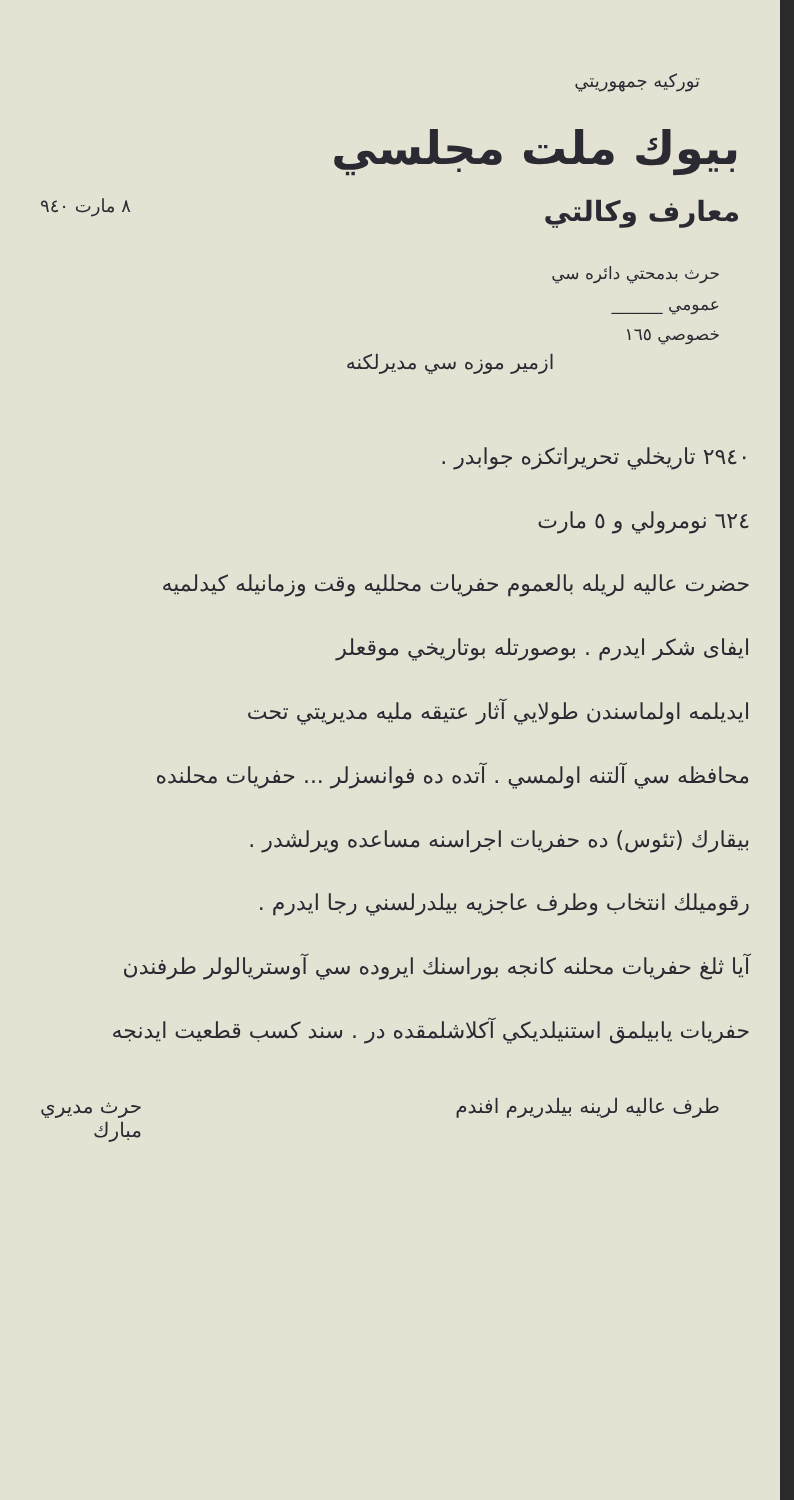توركيه جمهوريتي
بيوك ملت مجلسي
معارف وكالتي
٨ مارت ٩٤٠
حرث بدمحتي دائره سي
عمومي ______
خصوصي ١٦٥
ازمير موزه سي مديرلكنه
٢٩٤٠ تاريخلي تحريراتكزه جوابدر .
٦٢٤ نومرولي و ٥ مارت
حضرت عاليه لريله بالعموم حفريات محلليه وقت وزمانيله كيدلميه
ايفاى شكر ايدرم . بوصورتله بوتاريخي موقعلر
ايديلمه اولماسندن طولايي آثار عتيقه مليه مديريتي تحت
محافظه سي آلتنه اولمسي . آتده ده فوانسزلر ... حفريات محلنده
بيقارك (تئوس) ده حفريات اجراسنه مساعده ويرلشدر .
رقوميلك انتخاب وطرف عاجزيه بيلدرلسني رجا ايدرم .
آيا ثلغ حفريات محلنه كانجه بوراسنك ايروده سي آوستريالولر طرفندن
حفريات يابيلمق استنيلديكي آكلاشلمقده در . سند كسب قطعيت ايدنجه
طرف عاليه لرينه بيلدريرم افندم حرث مديري
مبارك